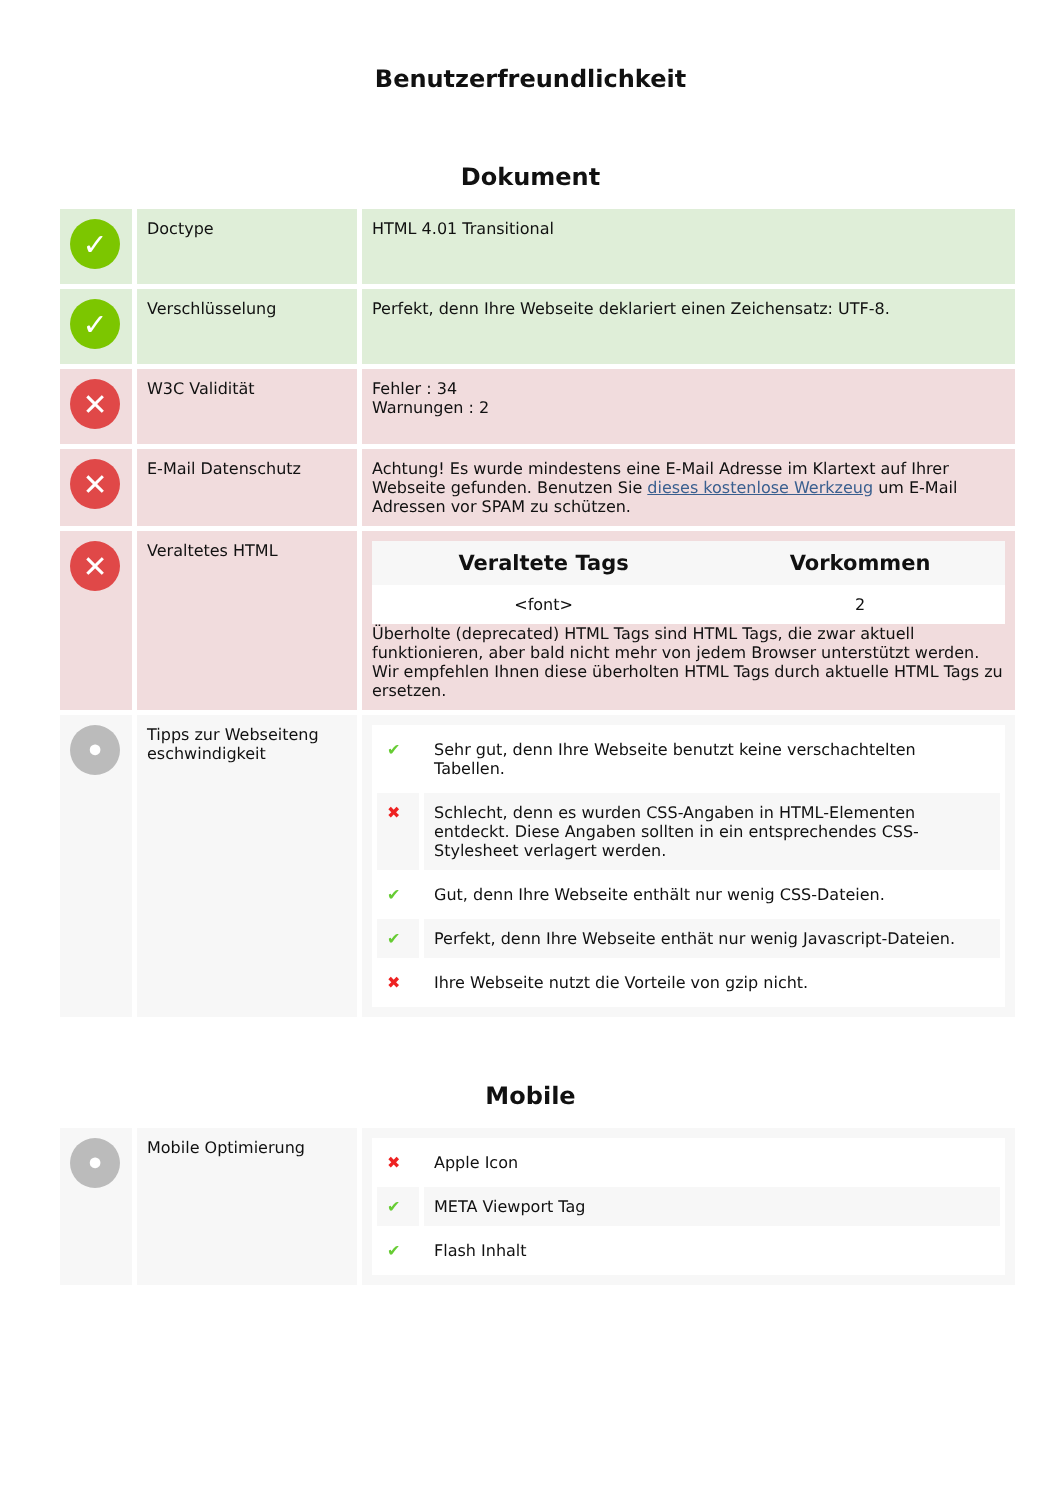Benutzerfreundlichkeit
Dokument
| ✓ | Doctype | HTML 4.01 Transitional |
| ✓ | Verschlüsselung | Perfekt, denn Ihre Webseite deklariert einen Zeichensatz: UTF-8. |
| ✕ | W3C Validität | Fehler : 34 Warnungen : 2 |
| ✕ | E-Mail Datenschutz | Achtung! Es wurde mindestens eine E-Mail Adresse im Klartext auf Ihrer Webseite gefunden. Benutzen Sie dieses kostenlose Werkzeug um E-Mail Adressen vor SPAM zu schützen. |
| ✕ | Veraltetes HTML | / Veraltete Tags / Vorkommen / / --- / --- / / <font> / 2 / Überholte (deprecated) HTML Tags sind HTML Tags, die zwar aktuell funktionieren, aber bald nicht mehr von jedem Browser unterstützt werden. Wir empfehlen Ihnen diese überholten HTML Tags durch aktuelle HTML Tags zu ersetzen. |
| • | Tipps zur Webseiteng eschwindigkeit | / ✔ / Sehr gut, denn Ihre Webseite benutzt keine verschachtelten Tabellen. / / ✖ / Schlecht, denn es wurden CSS-Angaben in HTML-Elementen entdeckt. Diese Angaben sollten in ein entsprechendes CSS-Stylesheet verlagert werden. / / ✔ / Gut, denn Ihre Webseite enthält nur wenig CSS-Dateien. / / ✔ / Perfekt, denn Ihre Webseite enthät nur wenig Javascript-Dateien. / / ✖ / Ihre Webseite nutzt die Vorteile von gzip nicht. / |
Mobile
| • | Mobile Optimierung | / ✖ / Apple Icon / / ✔ / META Viewport Tag / / ✔ / Flash Inhalt / |